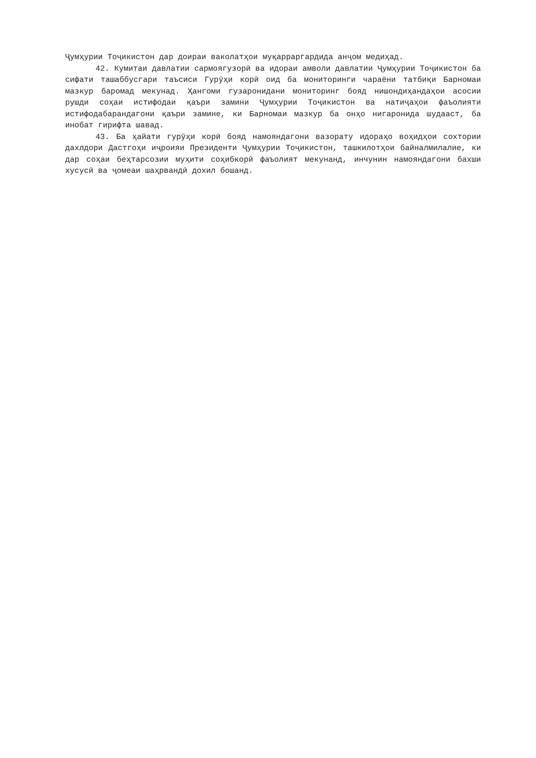Ҷумҳурии Тоҷикистон дар доираи ваколатҳои муқарраргардида анҷом медиҳад.
42. Кумитаи давлатии сармоягузорӣ ва идораи амволи давлатии Ҷумҳурии Тоҷикистон ба сифати ташаббусгари таъсиси Гурӯҳи корӣ оид ба мониторинги чараёни татбиқи Барномаи мазкур баромад мекунад. Ҳангоми гузаронидани мониторинг бояд нишондиҳандаҳои асосии рушди соҳаи истифодаи қаъри замини Ҷумҳурии Тоҷикистон ва натиҷаҳои фаъолияти истифодабарандагони қаъри замине, ки Барномаи мазкур ба онҳо нигаронида шудааст, ба инобат гирифта шавад.
43. Ба ҳайати гурӯҳи корӣ бояд намояндагони вазорату идораҳо воҳидҳои сохтории дахлдори Дастгоҳи иҷроияи Президенти Ҷумҳурии Тоҷикистон, ташкилотҳои байналмилалие, ки дар соҳаи беҳтарсозии муҳити соҳибкорӣ фаъолият мекунанд, инчунин намояндагони бахши хусусӣ ва ҷомеаи шаҳрвандӣ дохил бошанд.